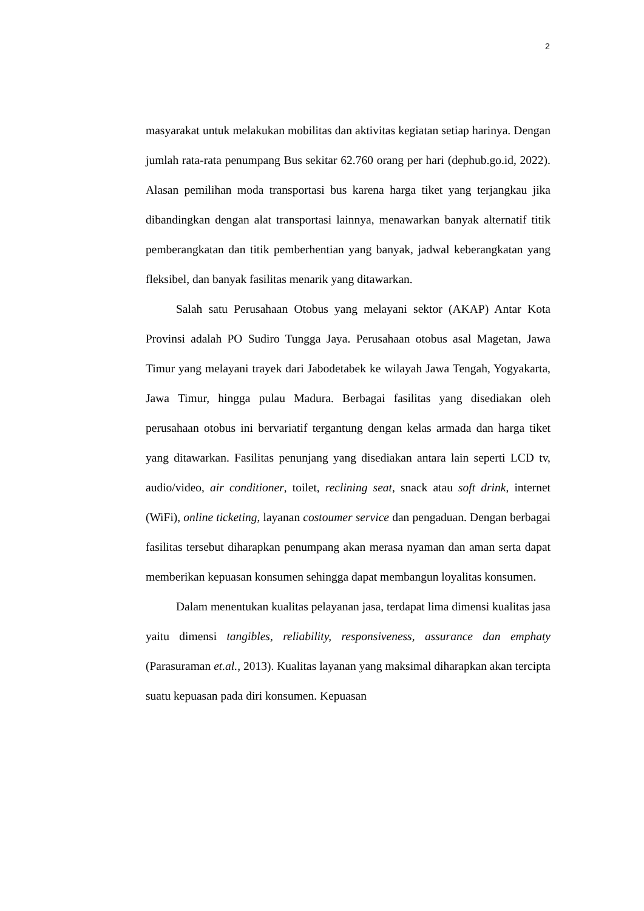2
masyarakat untuk melakukan mobilitas dan aktivitas kegiatan setiap harinya. Dengan jumlah rata-rata penumpang Bus sekitar 62.760 orang per hari (dephub.go.id, 2022). Alasan pemilihan moda transportasi bus karena harga tiket yang terjangkau jika dibandingkan dengan alat transportasi lainnya, menawarkan banyak alternatif titik pemberangkatan dan titik pemberhentian yang banyak, jadwal keberangkatan yang fleksibel, dan banyak fasilitas menarik yang ditawarkan.
Salah satu Perusahaan Otobus yang melayani sektor (AKAP) Antar Kota Provinsi adalah PO Sudiro Tungga Jaya. Perusahaan otobus asal Magetan, Jawa Timur yang melayani trayek dari Jabodetabek ke wilayah Jawa Tengah, Yogyakarta, Jawa Timur, hingga pulau Madura. Berbagai fasilitas yang disediakan oleh perusahaan otobus ini bervariatif tergantung dengan kelas armada dan harga tiket yang ditawarkan. Fasilitas penunjang yang disediakan antara lain seperti LCD tv, audio/video, air conditioner, toilet, reclining seat, snack atau soft drink, internet (WiFi), online ticketing, layanan costoumer service dan pengaduan. Dengan berbagai fasilitas tersebut diharapkan penumpang akan merasa nyaman dan aman serta dapat memberikan kepuasan konsumen sehingga dapat membangun loyalitas konsumen.
Dalam menentukan kualitas pelayanan jasa, terdapat lima dimensi kualitas jasa yaitu dimensi tangibles, reliability, responsiveness, assurance dan emphaty (Parasuraman et.al., 2013). Kualitas layanan yang maksimal diharapkan akan tercipta suatu kepuasan pada diri konsumen. Kepuasan